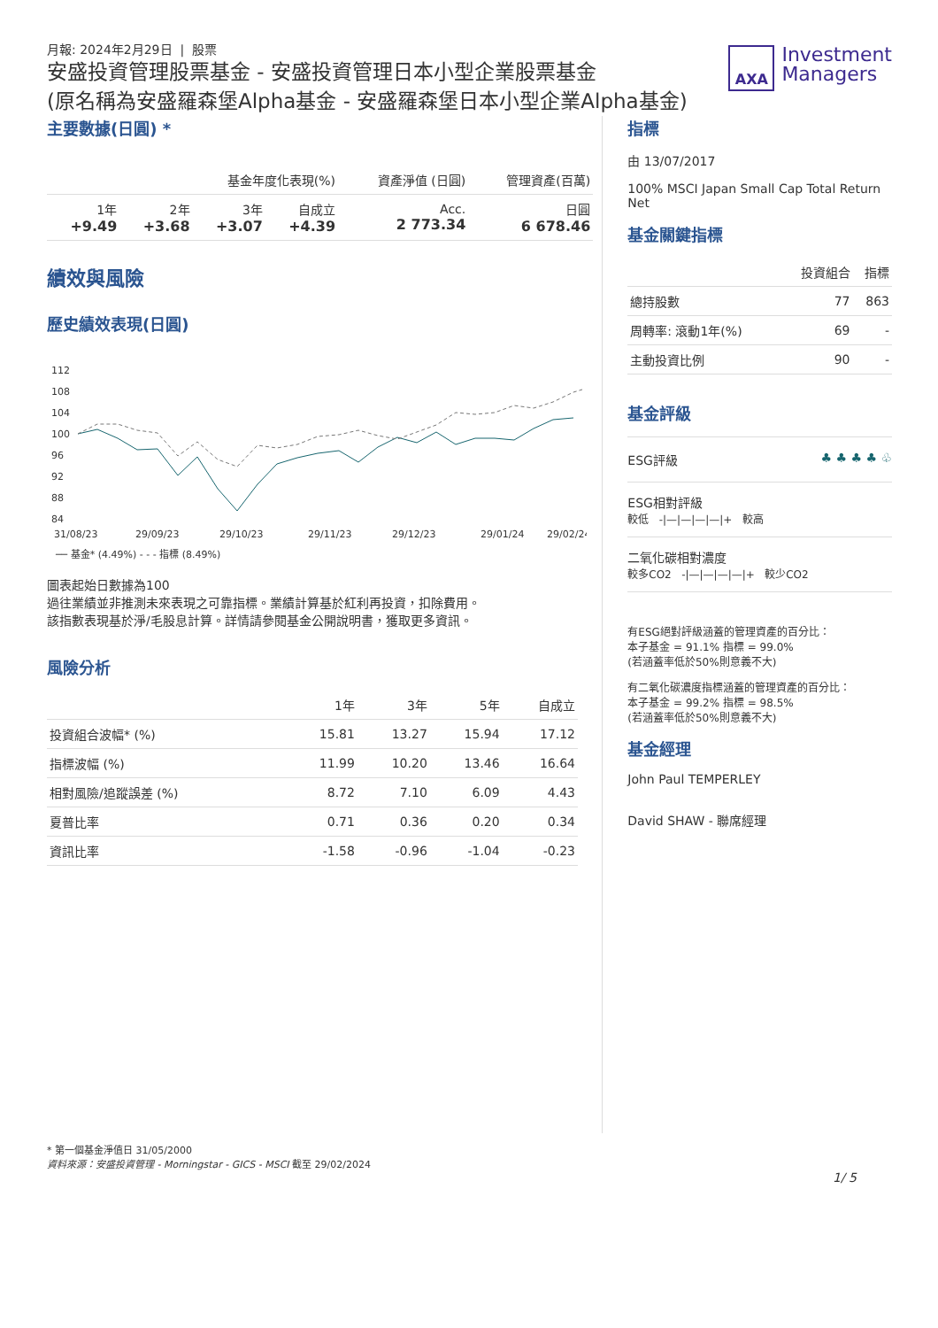月報: 2024年2月29日 | 股票
安盛投資管理股票基金 - 安盛投資管理日本小型企業股票基金
(原名稱為安盛羅森堡Alpha基金 - 安盛羅森堡日本小型企業Alpha基金)
AXA
Investment
Managers
主要數據(日圓) *
| 基金年度化表現(%) | | | | 資產淨值 (日圓) | 管理資產(百萬) |
| --- | --- | --- | --- | --- | --- |
| 1年 +9.49 | 2年 +3.68 | 3年 +3.07 | 自成立 +4.39 | Acc. 2 773.34 | 日圓 6 678.46 |
績效與風險
歷史績效表現(日圓)
112
108
104
100
96
92
88
84
31/08/23
29/09/23
29/10/23
29/11/23
29/12/23
29/01/24
29/02/24
── 基金* (4.49%) - - - 指標 (8.49%)
圖表起始日數據為100
過往業績並非推測未來表現之可靠指標。業績計算基於紅利再投資，扣除費用。
該指數表現基於淨/毛股息計算。詳情請參閱基金公開說明書，獲取更多資訊。
風險分析
| | 1年 | 3年 | 5年 | 自成立 |
| --- | --- | --- | --- | --- |
| 投資組合波幅* (%) | 15.81 | 13.27 | 15.94 | 17.12 |
| 指標波幅 (%) | 11.99 | 10.20 | 13.46 | 16.64 |
| 相對風險/追蹤誤差 (%) | 8.72 | 7.10 | 6.09 | 4.43 |
| 夏普比率 | 0.71 | 0.36 | 0.20 | 0.34 |
| 資訊比率 | -1.58 | -0.96 | -1.04 | -0.23 |
指標
由 13/07/2017
100% MSCI Japan Small Cap Total Return Net
基金關鍵指標
| | 投資組合 | 指標 |
| --- | --- | --- |
| 總持股數 | 77 | 863 |
| 周轉率: 滾動1年(%) | 69 | - |
| 主動投資比例 | 90 | - |
基金評級
ESG評級 ♣ ♣ ♣ ♣ ♧
ESG相對評級
較低 -|—|—|—|—|+ 較高
二氧化碳相對濃度
較多CO2 -|—|—|—|—|+ 較少CO2
有ESG絕對評級涵蓋的管理資產的百分比：
本子基金 = 91.1% 指標 = 99.0%
(若涵蓋率低於50%則意義不大)
有二氧化碳濃度指標涵蓋的管理資產的百分比：
本子基金 = 99.2% 指標 = 98.5%
(若涵蓋率低於50%則意義不大)
基金經理
John Paul TEMPERLEY
David SHAW - 聯席經理
* 第一個基金淨值日 31/05/2000
資料來源：安盛投資管理 - Morningstar - GICS - MSCI 截至 29/02/2024
1/ 5